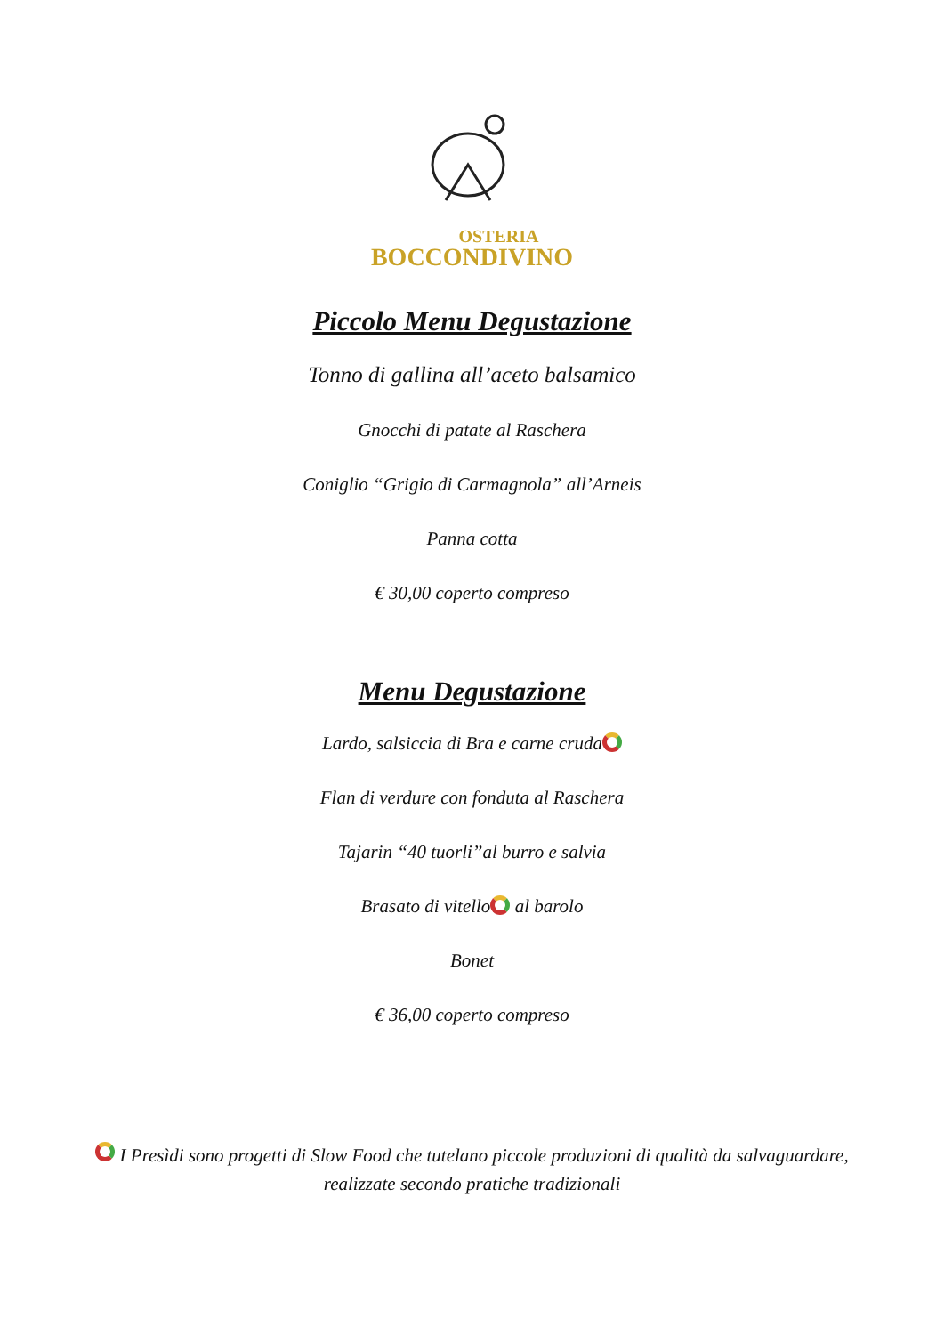OSTERIA
BOCCONDIVINO
Piccolo Menu Degustazione
Tonno di gallina all’aceto balsamico
Gnocchi di patate al Raschera
Coniglio “Grigio di Carmagnola” all’Arneis
Panna cotta
€ 30,00 coperto compreso
Menu Degustazione
Lardo, salsiccia di Bra e carne cruda
Flan di verdure con fonduta al Raschera
Tajarin “40 tuorli”al burro e salvia
Brasato di vitello al barolo
Bonet
€ 36,00 coperto compreso
I Presìdi sono progetti di Slow Food che tutelano piccole produzioni di qualità da salvaguardare, realizzate secondo pratiche tradizionali